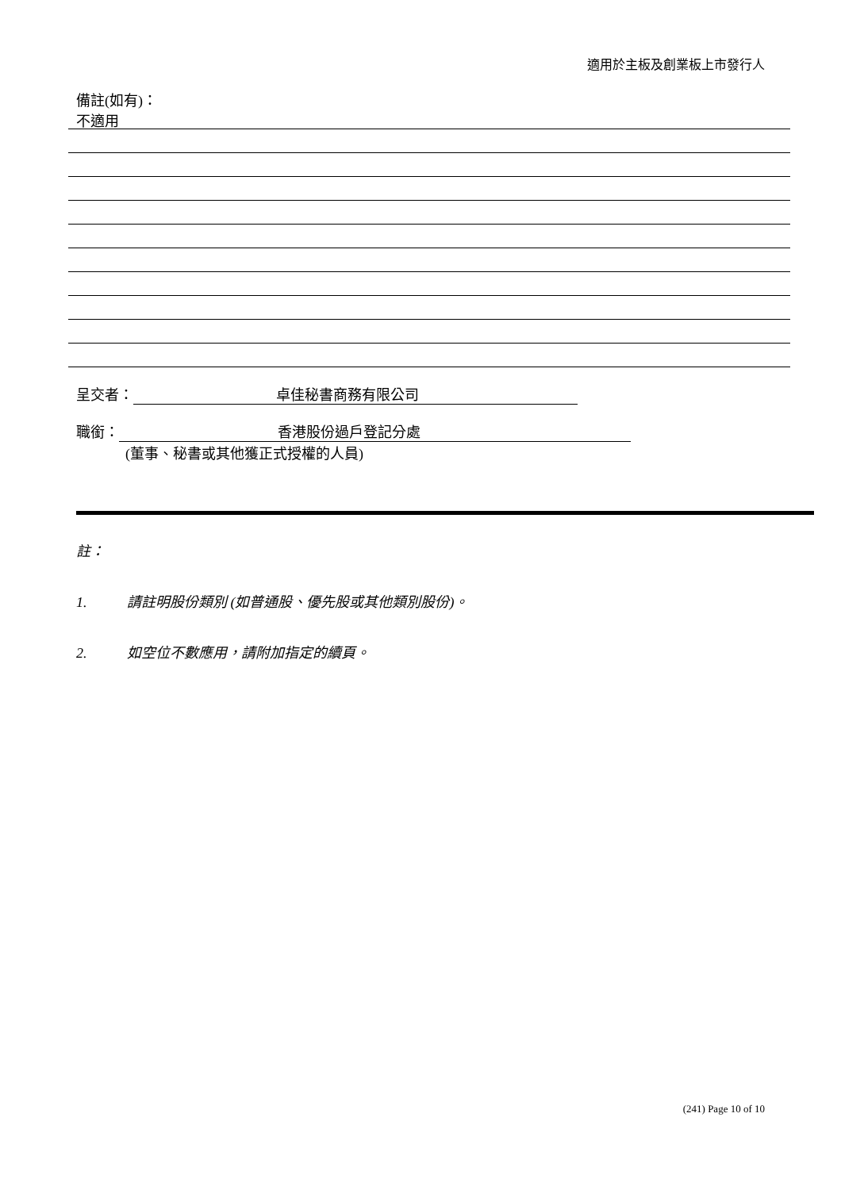適用於主板及創業板上市發行人
備註(如有)：
不適用
呈交者： 卓佳秘書商務有限公司
職銜： 香港股份過戶登記分處
(董事、秘書或其他獲正式授權的人員)
註：
1. 請註明股份類別 (如普通股、優先股或其他類別股份)。
2. 如空位不數應用，請附加指定的續頁。
(241) Page 10 of 10